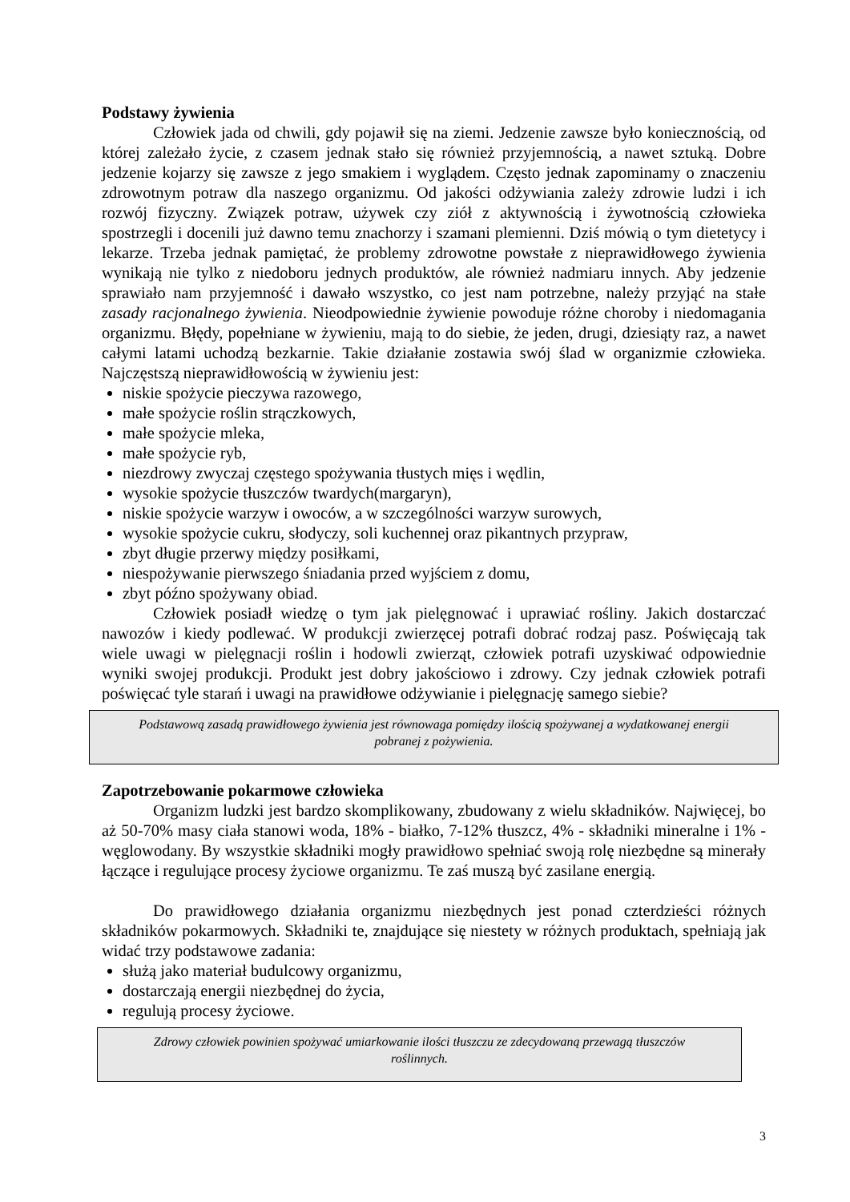Podstawy żywienia
Człowiek jada od chwili, gdy pojawił się na ziemi. Jedzenie zawsze było koniecznością, od której zależało życie, z czasem jednak stało się również przyjemnością, a nawet sztuką. Dobre jedzenie kojarzy się zawsze z jego smakiem i wyglądem. Często jednak zapominamy o znaczeniu zdrowotnym potraw dla naszego organizmu. Od jakości odżywiania zależy zdrowie ludzi i ich rozwój fizyczny. Związek potraw, używek czy ziół z aktywnością i żywotnością człowieka spostrzegli i docenili już dawno temu znachorzy i szamani plemienni. Dziś mówią o tym dietetycy i lekarze. Trzeba jednak pamiętać, że problemy zdrowotne powstałe z nieprawidłowego żywienia wynikają nie tylko z niedoboru jednych produktów, ale również nadmiaru innych. Aby jedzenie sprawiało nam przyjemność i dawało wszystko, co jest nam potrzebne, należy przyjąć na stałe zasady racjonalnego żywienia. Nieodpowiednie żywienie powoduje różne choroby i niedomagania organizmu. Błędy, popełniane w żywieniu, mają to do siebie, że jeden, drugi, dziesiąty raz, a nawet całymi latami uchodzą bezkarnie. Takie działanie zostawia swój ślad w organizmie człowieka. Najczęstszą nieprawidłowością w żywieniu jest:
niskie spożycie pieczywa razowego,
małe spożycie roślin strączkowych,
małe spożycie mleka,
małe spożycie ryb,
niezdrowy zwyczaj częstego spożywania tłustych mięs i wędlin,
wysokie spożycie tłuszczów twardych(margaryn),
niskie spożycie warzyw i owoców, a w szczególności warzyw surowych,
wysokie spożycie cukru, słodyczy, soli kuchennej oraz pikantnych przypraw,
zbyt długie przerwy między posiłkami,
niespożywanie pierwszego śniadania przed wyjściem z domu,
zbyt późno spożywany obiad.
Człowiek posiadł wiedzę o tym jak pielęgnować i uprawiać rośliny. Jakich dostarczać nawozów i kiedy podlewać. W produkcji zwierzęcej potrafi dobrać rodzaj pasz. Poświęcają tak wiele uwagi w pielęgnacji roślin i hodowli zwierząt, człowiek potrafi uzyskiwać odpowiednie wyniki swojej produkcji. Produkt jest dobry jakościowo i zdrowy. Czy jednak człowiek potrafi poświęcać tyle starań i uwagi na prawidłowe odżywianie i pielęgnację samego siebie?
Podstawową zasadą prawidłowego żywienia jest równowaga pomiędzy ilością spożywanej a wydatkowanej energii pobranej z pożywienia.
Zapotrzebowanie pokarmowe człowieka
Organizm ludzki jest bardzo skomplikowany, zbudowany z wielu składników. Najwięcej, bo aż 50-70% masy ciała stanowi woda, 18% - białko, 7-12% tłuszcz, 4% - składniki mineralne i 1% - węglowodany. By wszystkie składniki mogły prawidłowo spełniać swoją rolę niezbędne są minerały łączące i regulujące procesy życiowe organizmu. Te zaś muszą być zasilane energią.
Do prawidłowego działania organizmu niezbędnych jest ponad czterdzieści różnych składników pokarmowych. Składniki te, znajdujące się niestety w różnych produktach, spełniają jak widać trzy podstawowe zadania:
służą jako materiał budulcowy organizmu,
dostarczają energii niezbędnej do życia,
regulują procesy życiowe.
Zdrowy człowiek powinien spożywać umiarkowanie ilości tłuszczu ze zdecydowaną przewagą tłuszczów roślinnych.
3